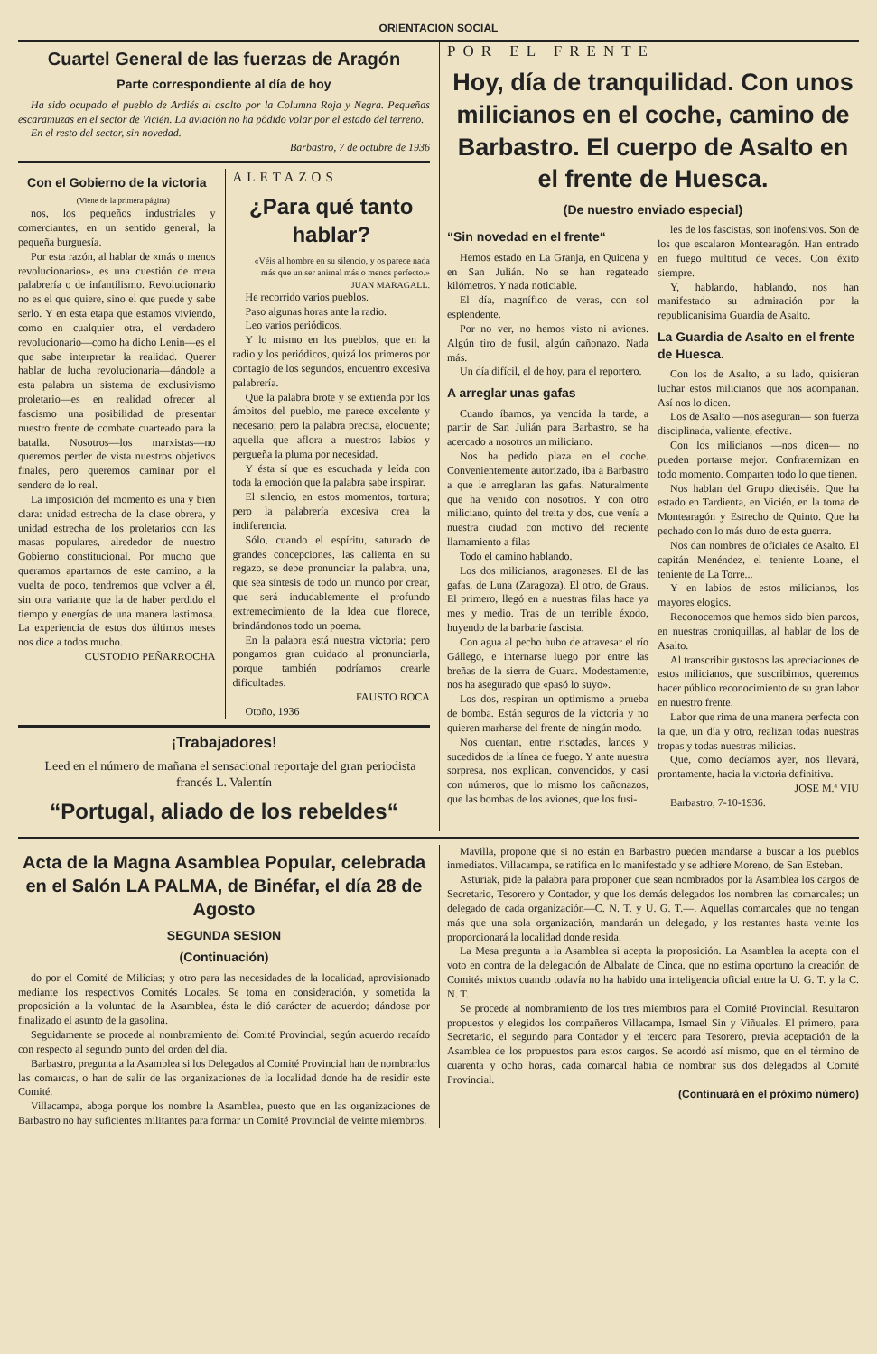ORIENTACION SOCIAL
Cuartel General de las fuerzas de Aragón
Parte correspondiente al día de hoy
Ha sido ocupado el pueblo de Ardiés al asalto por la Columna Roja y Negra. Pequeñas escaramuzas en el sector de Vicién. La aviación no ha pôdido volar por el estado del terreno.
En el resto del sector, sin novedad.
Barbastro, 7 de octubre de 1936
Con el Gobierno de la victoria
(Viene de la primera página)
nos, los pequeños industriales y comerciantes, en un sentido general, la pequeña burguesía.
Por esta razón, al hablar de «más o menos revolucionarios», es una cuestión de mera palabrería o de infantilismo. Revolucionario no es el que quiere, sino el que puede y sabe serlo. Y en esta etapa que estamos viviendo, como en cualquier otra, el verdadero revolucionario—como ha dicho Lenin—es el que sabe interpretar la realidad. Querer hablar de lucha revolucionaria—dándole a esta palabra un sistema de exclusivismo proletario—es en realidad ofrecer al fascismo una posibilidad de presentar nuestro frente de combate cuarteado para la batalla. Nosotros—los marxistas—no queremos perder de vista nuestros objetivos finales, pero queremos caminar por el sendero de lo real.
La imposición del momento es una y bien clara: unidad estrecha de la clase obrera, y unidad estrecha de los proletarios con las masas populares, alrededor de nuestro Gobierno constitucional. Por mucho que queramos apartarnos de este camino, a la vuelta de poco, tendremos que volver a él, sin otra variante que la de haber perdido el tiempo y energías de una manera lastimosa. La experiencia de estos dos últimos meses nos dice a todos mucho.
CUSTODIO PEÑARROCHA
ALETAZOS
¿Para qué tanto hablar?
«Véis al hombre en su silencio, y os parece nada más que un ser animal más o menos perfecto.»
JUAN MARAGALL.
He recorrido varios pueblos.
Paso algunas horas ante la radio.
Leo varios periódicos.
Y lo mismo en los pueblos, que en la radio y los periódicos, quizá los primeros por contagio de los segundos, encuentro excesiva palabrería.
Que la palabra brote y se extienda por los ámbitos del pueblo, me parece excelente y necesario; pero la palabra precisa, elocuente; aquella que aflora a nuestros labios y pergueña la pluma por necesidad.
Y ésta sí que es escuchada y leída con toda la emoción que la palabra sabe inspirar.
El silencio, en estos momentos, tortura; pero la palabrería excesiva crea la indiferencia.
Sólo, cuando el espíritu, saturado de grandes concepciones, las calienta en su regazo, se debe pronunciar la palabra, una, que sea síntesis de todo un mundo por crear, que será indudablemente el profundo extremecimiento de la Idea que florece, brindándonos todo un poema.
En la palabra está nuestra victoria; pero pongamos gran cuidado al pronunciarla, porque también podríamos crearle dificultades.
FAUSTO ROCA
Otoño, 1936
¡Trabajadores!
Leed en el número de mañana el sensacional reportaje del gran periodista francés L. Valentín
“Portugal, aliado de los rebeldes“
POR EL FRENTE
Hoy, día de tranquilidad. Con unos milicianos en el coche, camino de Barbastro. El cuerpo de Asalto en el frente de Huesca.
(De nuestro enviado especial)
“Sin novedad en el frente“
Hemos estado en La Granja, en Quicena y en San Julián. No se han regateado kilómetros. Y nada noticiable.
El día, magnífico de veras, con sol esplendente.
Por no ver, no hemos visto ni aviones. Algún tiro de fusil, algún cañonazo. Nada más.
Un día difícil, el de hoy, para el reportero.
A arreglar unas gafas
Cuando íbamos, ya vencida la tarde, a partir de San Julián para Barbastro, se ha acercado a nosotros un miliciano.
Nos ha pedido plaza en el coche. Convenientemente autorizado, iba a Barbastro a que le arreglaran las gafas. Naturalmente que ha venido con nosotros. Y con otro miliciano, quinto del treita y dos, que venía a nuestra ciudad con motivo del reciente llamamiento a filas
Todo el camino hablando.
Los dos milicianos, aragoneses. El de las gafas, de Luna (Zaragoza). El otro, de Graus. El primero, llegó en a nuestras filas hace ya mes y medio. Tras de un terrible éxodo, huyendo de la barbarie fascista.
Con agua al pecho hubo de atravesar el río Gállego, e internarse luego por entre las breñas de la sierra de Guara. Modestamente, nos ha asegurado que «pasó lo suyo».
Los dos, respiran un optimismo a prueba de bomba. Están seguros de la victoria y no quieren marharse del frente de ningún modo.
Nos cuentan, entre risotadas, lances y sucedidos de la línea de fuego. Y ante nuestra sorpresa, nos explican, convencidos, y casi con números, que lo mismo los cañonazos, que las bombas de los aviones, que los fusi-
les de los fascistas, son inofensivos. Son de los que escalaron Montearagón. Han entrado en fuego multitud de veces. Con éxito siempre.
Y, hablando, hablando, nos han manifestado su admiración por la republicanísima Guardia de Asalto.
La Guardia de Asalto en el frente de Huesca.
Con los de Asalto, a su lado, quisieran luchar estos milicianos que nos acompañan. Así nos lo dicen.
Los de Asalto —nos aseguran— son fuerza disciplinada, valiente, efectiva.
Con los milicianos —nos dicen— no pueden portarse mejor. Confraternizan en todo momento. Comparten todo lo que tienen.
Nos hablan del Grupo dieciséis. Que ha estado en Tardienta, en Vicién, en la toma de Montearagón y Estrecho de Quinto. Que ha pechado con lo más duro de esta guerra.
Nos dan nombres de oficiales de Asalto. El capitán Menéndez, el teniente Loane, el teniente de La Torre...
Y en labios de estos milicianos, los mayores elogios.
Reconocemos que hemos sido bien parcos, en nuestras croniquillas, al hablar de los de Asalto.
Al transcribir gustosos las apreciaciones de estos milicianos, que suscribimos, queremos hacer público reconocimiento de su gran labor en nuestro frente.
Labor que rima de una manera perfecta con la que, un día y otro, realizan todas nuestras tropas y todas nuestras milicias.
Que, como decíamos ayer, nos llevará, prontamente, hacia la victoria definitiva.
JOSE M.ª VIU
Barbastro, 7-10-1936.
Acta de la Magna Asamblea Popular, celebrada en el Salón LA PALMA, de Binéfar, el día 28 de Agosto
SEGUNDA SESION
(Continuación)
do por el Comité de Milicias; y otro para las necesidades de la localidad, aprovisionado mediante los respectivos Comités Locales. Se toma en consideración, y sometida la proposición a la voluntad de la Asamblea, ésta le dió carácter de acuerdo; dándose por finalizado el asunto de la gasolina.
Seguidamente se procede al nombramiento del Comité Provincial, según acuerdo recaído con respecto al segundo punto del orden del día.
Barbastro, pregunta a la Asamblea si los Delegados al Comité Provincial han de nombrarlos las comarcas, o han de salir de las organizaciones de la localidad donde ha de residir este Comité.
Villacampa, aboga porque los nombre la Asamblea, puesto que en las organizaciones de Barbastro no hay suficientes militantes para formar un Comité Provincial de veinte miembros.
Mavilla, propone que si no están en Barbastro pueden mandarse a buscar a los pueblos inmediatos. Villacampa, se ratifica en lo manifestado y se adhiere Moreno, de San Esteban.
Asturiak, pide la palabra para proponer que sean nombrados por la Asamblea los cargos de Secretario, Tesorero y Contador, y que los demás delegados los nombren las comarcales; un delegado de cada organización—C. N. T. y U. G. T.—. Aquellas comarcales que no tengan más que una sola organización, mandarán un delegado, y los restantes hasta veinte los proporcionará la localidad donde resida.
La Mesa pregunta a la Asamblea si acepta la proposición. La Asamblea la acepta con el voto en contra de la delegación de Albalate de Cinca, que no estima oportuno la creación de Comités mixtos cuando todavía no ha habido una inteligencia oficial entre la U. G. T. y la C. N. T.
Se procede al nombramiento de los tres miembros para el Comité Provincial. Resultaron propuestos y elegidos los compañeros Villacampa, Ismael Sin y Viñuales. El primero, para Secretario, el segundo para Contador y el tercero para Tesorero, previa aceptación de la Asamblea de los propuestos para estos cargos. Se acordó así mismo, que en el término de cuarenta y ocho horas, cada comarcal habia de nombrar sus dos delegados al Comité Provincial.
(Continuará en el próximo número)